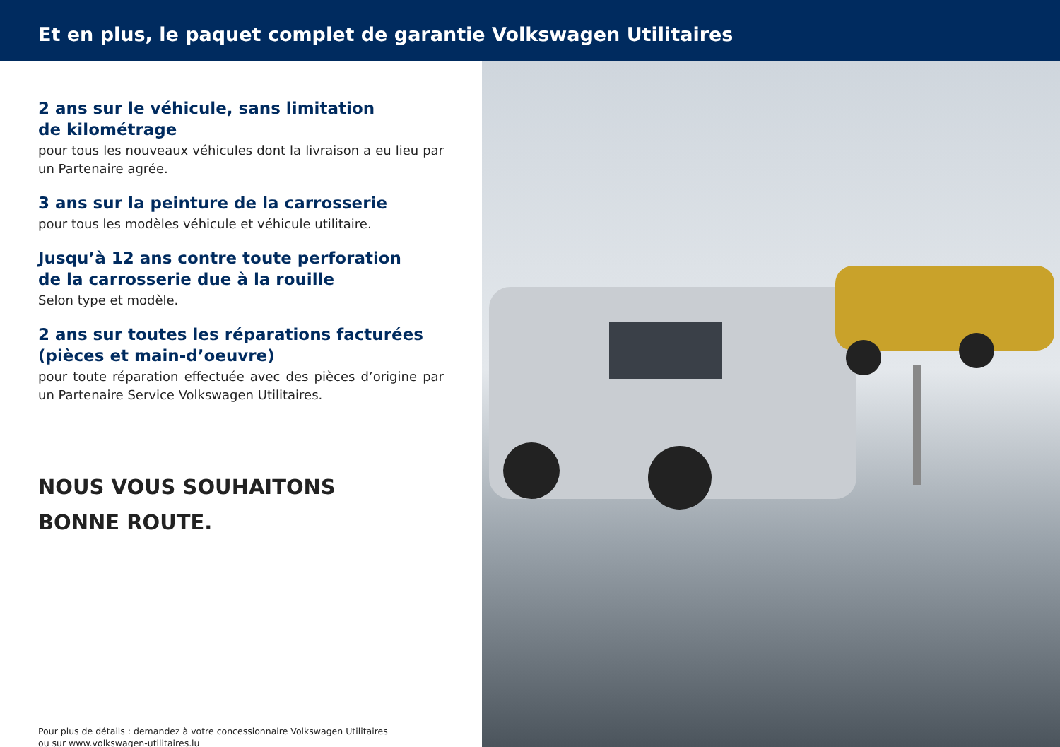Et en plus, le paquet complet de garantie Volkswagen Utilitaires
2 ans sur le véhicule, sans limitation
de kilométrage
pour tous les nouveaux véhicules dont la livraison a eu lieu par un Partenaire agrée.
3 ans sur la peinture de la carrosserie
pour tous les modèles véhicule et véhicule utilitaire.
Jusqu’à 12 ans contre toute perforation
de la carrosserie due à la rouille
Selon type et modèle.
2 ans sur toutes les réparations facturées
(pièces et main-d’oeuvre)
pour toute réparation effectuée avec des pièces d’origine par un Partenaire Service Volkswagen Utilitaires.
NOUS VOUS SOUHAITONS
BONNE ROUTE.
Pour plus de détails : demandez à votre concessionnaire Volkswagen Utilitaires
ou sur www.volkswagen-utilitaires.lu